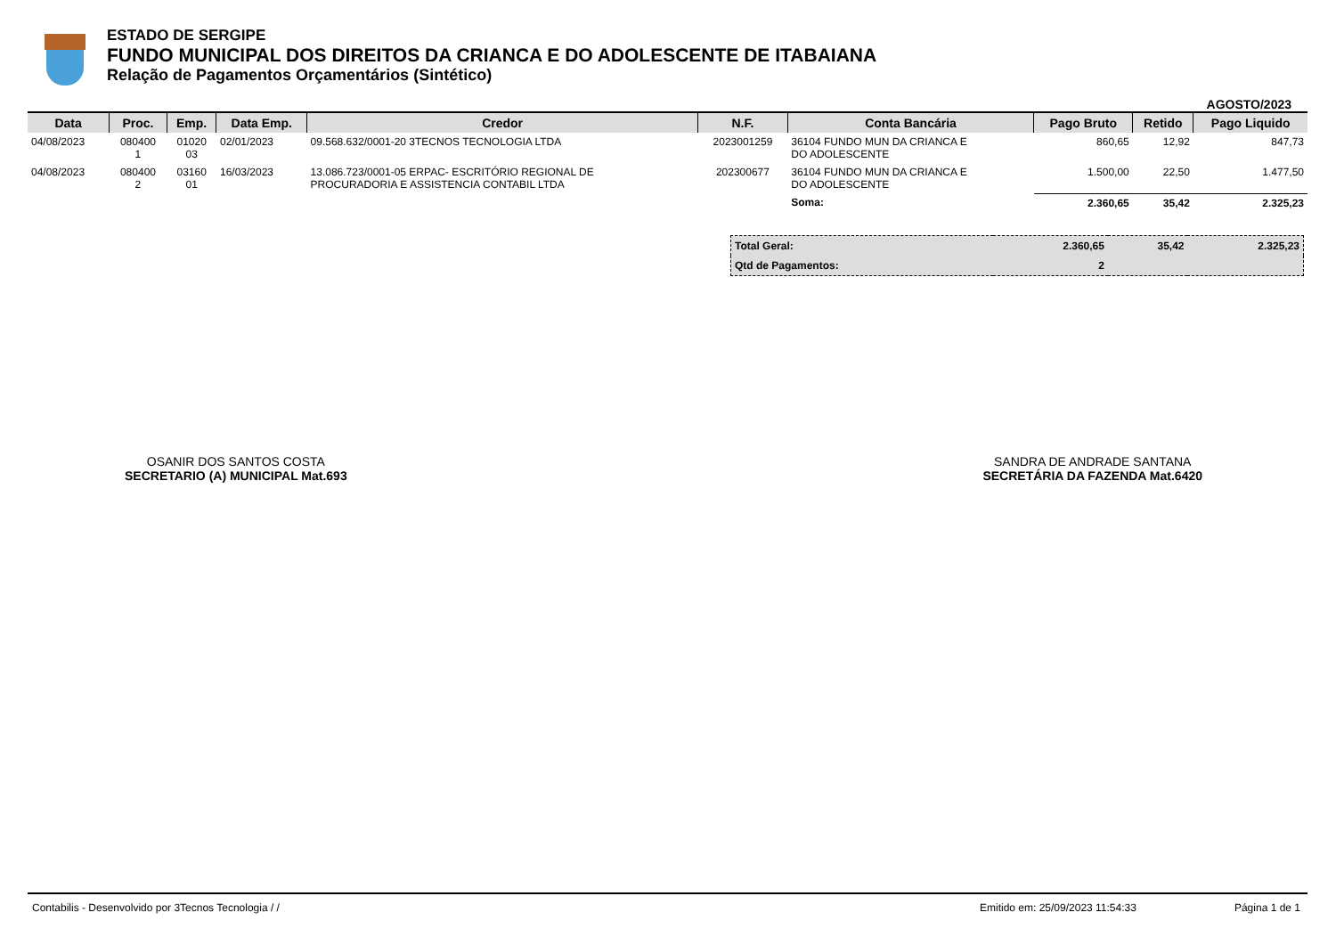ESTADO DE SERGIPE
FUNDO MUNICIPAL DOS DIREITOS DA CRIANCA E DO ADOLESCENTE DE ITABAIANA
Relação de Pagamentos Orçamentários (Sintético)
AGOSTO/2023
| Data | Proc. | Emp. | Data Emp. | Credor | N.F. | Conta Bancária | Pago Bruto | Retido | Pago Liquido |
| --- | --- | --- | --- | --- | --- | --- | --- | --- | --- |
| 04/08/2023 | 080400 1 | 01020 03 | 02/01/2023 | 09.568.632/0001-20 3TECNOS TECNOLOGIA LTDA | 2023001259 | 36104 FUNDO MUN DA CRIANCA E DO ADOLESCENTE | 860,65 | 12,92 | 847,73 |
| 04/08/2023 | 080400 2 | 03160 01 | 16/03/2023 | 13.086.723/0001-05 ERPAC- ESCRITÓRIO REGIONAL DE PROCURADORIA E ASSISTENCIA CONTABIL LTDA | 202300677 | 36104 FUNDO MUN DA CRIANCA E DO ADOLESCENTE | 1.500,00 | 22,50 | 1.477,50 |
| | | | | | | Soma: | 2.360,65 | 35,42 | 2.325,23 |
| Total Geral: | 2.360,65 | 35,42 | 2.325,23 |
| Qtd de Pagamentos: | 2 | | |
OSANIR DOS SANTOS COSTA
SECRETARIO (A) MUNICIPAL Mat.693
SANDRA DE ANDRADE SANTANA
SECRETÁRIA DA FAZENDA Mat.6420
Contabilis - Desenvolvido por 3Tecnos Tecnologia / / Emitido em: 25/09/2023 11:54:33 Página 1 de 1